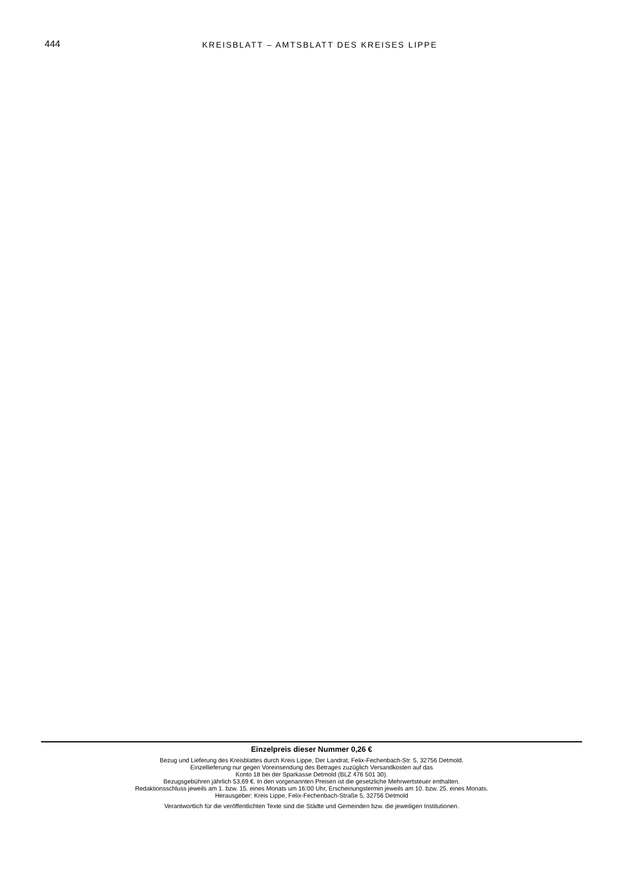444 KREISBLATT – AMTSBLATT DES KREISES LIPPE
Einzelpreis dieser Nummer 0,26 €
Bezug und Lieferung des Kreisblattes durch Kreis Lippe, Der Landrat, Felix-Fechenbach-Str. 5, 32756 Detmold.
Einzellieferung nur gegen Voreinsendung des Betrages zuzüglich Versandkosten auf das
Konto 18 bei der Sparkasse Detmold (BLZ 476 501 30).
Bezugsgebühren jährlich 53,69 €. In den vorgenannten Preisen ist die gesetzliche Mehrwertsteuer enthalten.
Redaktionsschluss jeweils am 1. bzw. 15. eines Monats um 16:00 Uhr, Erscheinungstermin jeweils am 10. bzw. 25. eines Monats.
Herausgeber: Kreis Lippe, Felix-Fechenbach-Straße 5, 32756 Detmold
Verantwortlich für die veröffentlichten Texte sind die Städte und Gemeinden bzw. die jeweiligen Institutionen.